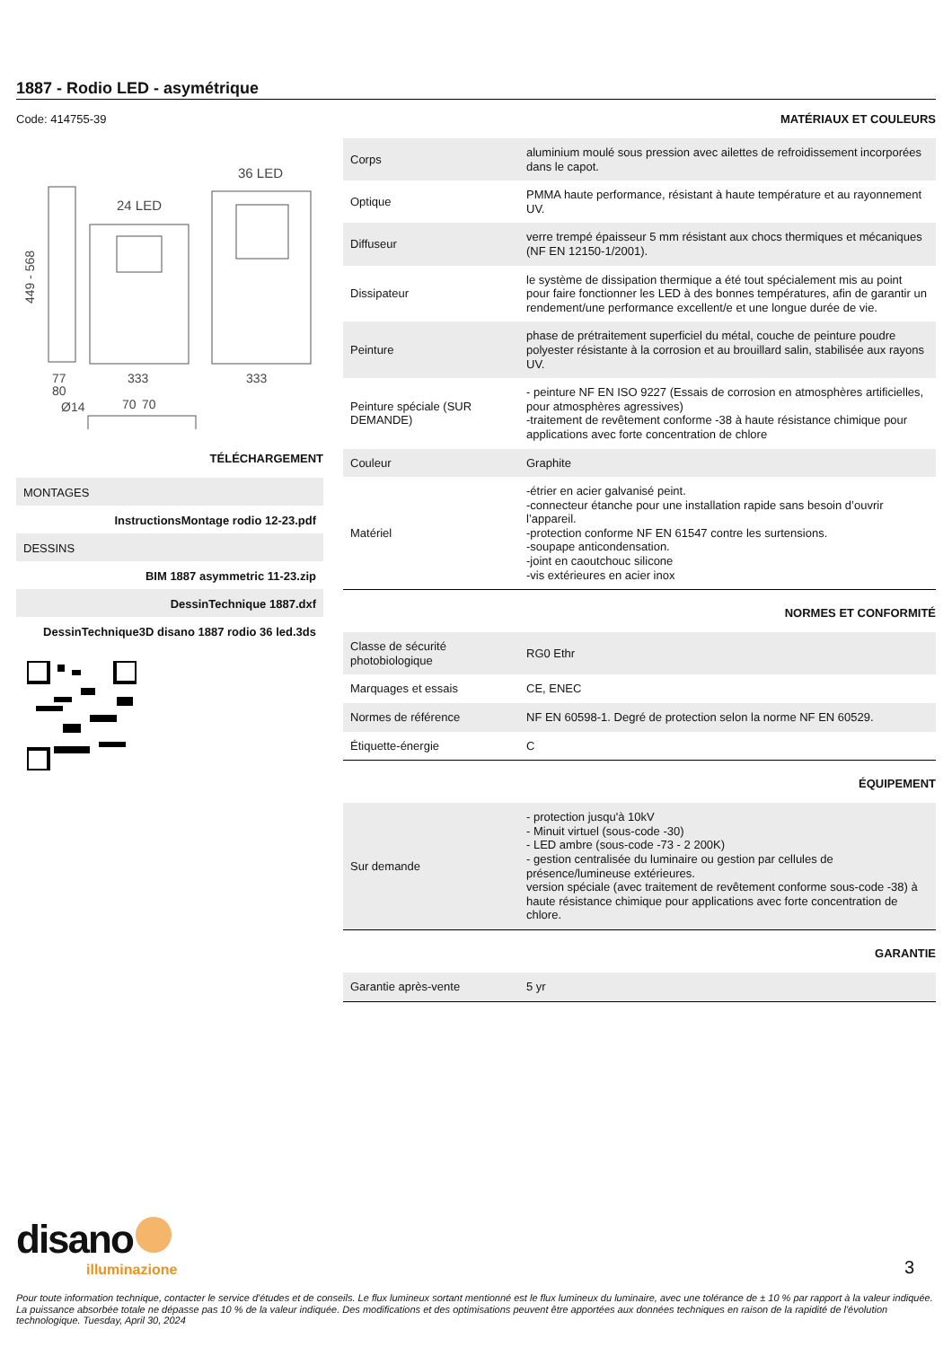1887 - Rodio LED - asymétrique
Code: 414755-39
36 LED
24 LED
449 - 568
77
80
333
333
Ø14
70
70
TÉLÉCHARGEMENT
MONTAGES
InstructionsMontage rodio 12-23.pdf
DESSINS
BIM 1887 asymmetric 11-23.zip
DessinTechnique 1887.dxf
DessinTechnique3D disano 1887 rodio 36 led.3ds
MATÉRIAUX ET COULEURS
| Corps | aluminium moulé sous pression avec ailettes de refroidissement incorporées dans le capot. |
| Optique | PMMA haute performance, résistant à haute température et au rayonnement UV. |
| Diffuseur | verre trempé épaisseur 5 mm résistant aux chocs thermiques et mécaniques (NF EN 12150-1/2001). |
| Dissipateur | le système de dissipation thermique a été tout spécialement mis au point pour faire fonctionner les LED à des bonnes températures, afin de garantir un rendement/une performance excellent/e et une longue durée de vie. |
| Peinture | phase de prétraitement superficiel du métal, couche de peinture poudre polyester résistante à la corrosion et au brouillard salin, stabilisée aux rayons UV. |
| Peinture spéciale (SUR DEMANDE) | - peinture NF EN ISO 9227 (Essais de corrosion en atmosphères artificielles, pour atmosphères agressives) -traitement de revêtement conforme -38 à haute résistance chimique pour applications avec forte concentration de chlore |
| Couleur | Graphite |
| Matériel | -étrier en acier galvanisé peint. -connecteur étanche pour une installation rapide sans besoin d’ouvrir l’appareil. -protection conforme NF EN 61547 contre les surtensions. -soupape anticondensation. -joint en caoutchouc silicone -vis extérieures en acier inox |
NORMES ET CONFORMITÉ
| Classe de sécurité photobiologique | RG0 Ethr |
| Marquages et essais | CE, ENEC |
| Normes de référence | NF EN 60598-1. Degré de protection selon la norme NF EN 60529. |
| Étiquette-énergie | C |
ÉQUIPEMENT
| Sur demande | - protection jusqu'à 10kV - Minuit virtuel (sous-code -30) - LED ambre (sous-code -73 - 2 200K) - gestion centralisée du luminaire ou gestion par cellules de présence/lumineuse extérieures. version spéciale (avec traitement de revêtement conforme sous-code -38) à haute résistance chimique pour applications avec forte concentration de chlore. |
GARANTIE
| Garantie après-vente | 5 yr |
disano
illuminazione
3
Pour toute information technique, contacter le service d'études et de conseils. Le flux lumineux sortant mentionné est le flux lumineux du luminaire, avec une tolérance de ± 10 % par rapport à la valeur indiquée. La puissance absorbée totale ne dépasse pas 10 % de la valeur indiquée. Des modifications et des optimisations peuvent être apportées aux données techniques en raison de la rapidité de l'évolution technologique. Tuesday, April 30, 2024